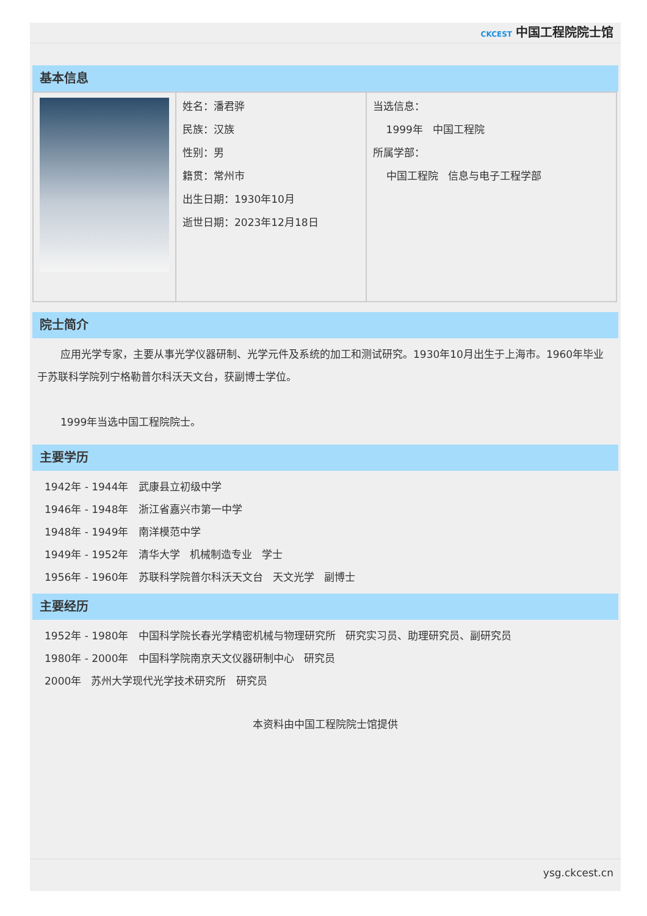CKCEST 中国工程院院士馆
基本信息
| | 姓名：潘君骅 民族：汉族 性别：男 籍贯：常州市 出生日期：1930年10月 逝世日期：2023年12月18日 | 当选信息： 1999年 中国工程院 所属学部： 中国工程院 信息与电子工程学部 |
院士简介
应用光学专家，主要从事光学仪器研制、光学元件及系统的加工和测试研究。1930年10月出生于上海市。1960年毕业于苏联科学院列宁格勒普尔科沃天文台，获副博士学位。
1999年当选中国工程院院士。
主要学历
1942年 - 1944年 武康县立初级中学
1946年 - 1948年 浙江省嘉兴市第一中学
1948年 - 1949年 南洋模范中学
1949年 - 1952年 清华大学 机械制造专业 学士
1956年 - 1960年 苏联科学院普尔科沃天文台 天文光学 副博士
主要经历
1952年 - 1980年 中国科学院长春光学精密机械与物理研究所 研究实习员、助理研究员、副研究员
1980年 - 2000年 中国科学院南京天文仪器研制中心 研究员
2000年 苏州大学现代光学技术研究所 研究员
本资料由中国工程院院士馆提供
ysg.ckcest.cn